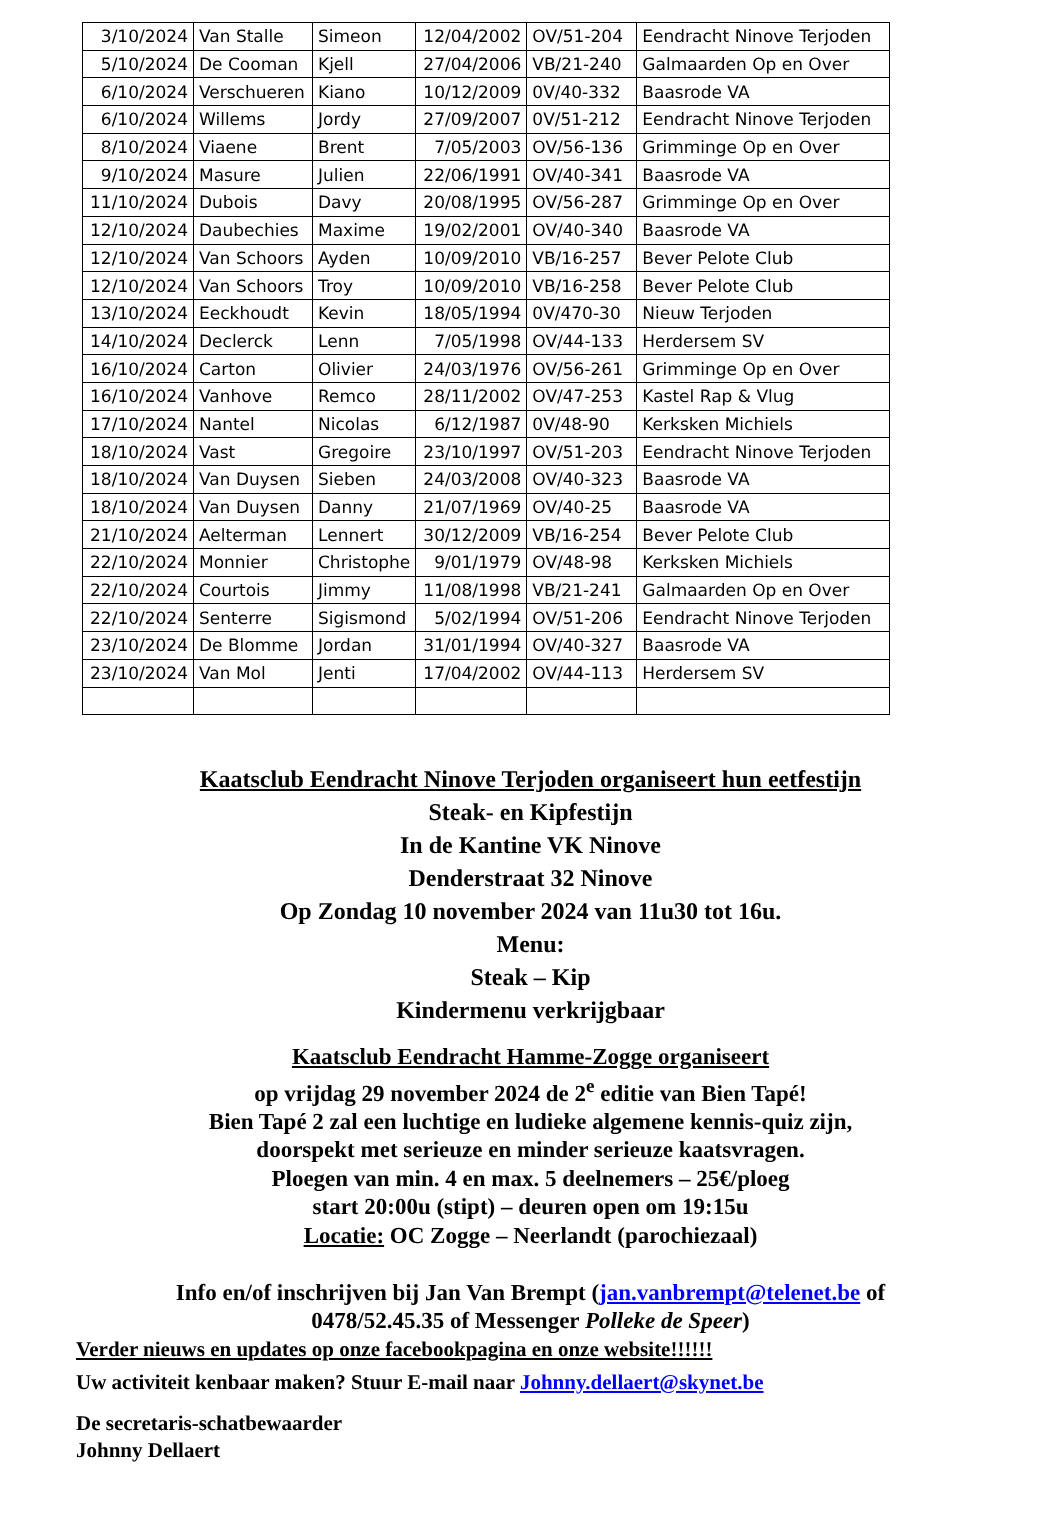| 3/10/2024 | Van Stalle | Simeon | 12/04/2002 | OV/51-204 | Eendracht Ninove Terjoden |
| 5/10/2024 | De Cooman | Kjell | 27/04/2006 | VB/21-240 | Galmaarden Op en Over |
| 6/10/2024 | Verschueren | Kiano | 10/12/2009 | 0V/40-332 | Baasrode VA |
| 6/10/2024 | Willems | Jordy | 27/09/2007 | 0V/51-212 | Eendracht Ninove Terjoden |
| 8/10/2024 | Viaene | Brent | 7/05/2003 | OV/56-136 | Grimminge Op en Over |
| 9/10/2024 | Masure | Julien | 22/06/1991 | OV/40-341 | Baasrode VA |
| 11/10/2024 | Dubois | Davy | 20/08/1995 | OV/56-287 | Grimminge Op en Over |
| 12/10/2024 | Daubechies | Maxime | 19/02/2001 | OV/40-340 | Baasrode VA |
| 12/10/2024 | Van Schoors | Ayden | 10/09/2010 | VB/16-257 | Bever Pelote Club |
| 12/10/2024 | Van Schoors | Troy | 10/09/2010 | VB/16-258 | Bever Pelote Club |
| 13/10/2024 | Eeckhoudt | Kevin | 18/05/1994 | 0V/470-30 | Nieuw Terjoden |
| 14/10/2024 | Declerck | Lenn | 7/05/1998 | OV/44-133 | Herdersem SV |
| 16/10/2024 | Carton | Olivier | 24/03/1976 | OV/56-261 | Grimminge Op en Over |
| 16/10/2024 | Vanhove | Remco | 28/11/2002 | OV/47-253 | Kastel Rap & Vlug |
| 17/10/2024 | Nantel | Nicolas | 6/12/1987 | 0V/48-90 | Kerksken Michiels |
| 18/10/2024 | Vast | Gregoire | 23/10/1997 | OV/51-203 | Eendracht Ninove Terjoden |
| 18/10/2024 | Van Duysen | Sieben | 24/03/2008 | OV/40-323 | Baasrode VA |
| 18/10/2024 | Van Duysen | Danny | 21/07/1969 | OV/40-25 | Baasrode VA |
| 21/10/2024 | Aelterman | Lennert | 30/12/2009 | VB/16-254 | Bever Pelote Club |
| 22/10/2024 | Monnier | Christophe | 9/01/1979 | OV/48-98 | Kerksken Michiels |
| 22/10/2024 | Courtois | Jimmy | 11/08/1998 | VB/21-241 | Galmaarden Op en Over |
| 22/10/2024 | Senterre | Sigismond | 5/02/1994 | OV/51-206 | Eendracht Ninove Terjoden |
| 23/10/2024 | De Blomme | Jordan | 31/01/1994 | OV/40-327 | Baasrode VA |
| 23/10/2024 | Van Mol | Jenti | 17/04/2002 | OV/44-113 | Herdersem SV |
Kaatsclub Eendracht Ninove Terjoden organiseert hun eetfestijn
Steak- en Kipfestijn
In de Kantine VK Ninove
Denderstraat 32 Ninove
Op Zondag 10 november 2024 van 11u30 tot 16u.
Menu:
Steak – Kip
Kindermenu verkrijgbaar
Kaatsclub Eendracht Hamme-Zogge organiseert
op vrijdag 29 november 2024 de 2<sup>e</sup> editie van Bien Tapé!
Bien Tapé 2 zal een luchtige en ludieke algemene kennis-quiz zijn,
doorspekt met serieuze en minder serieuze kaatsvragen.
Ploegen van min. 4 en max. 5 deelnemers – 25€/ploeg
start 20:00u (stipt) – deuren open om 19:15u
Locatie: OC Zogge – Neerlandt (parochiezaal)
Info en/of inschrijven bij Jan Van Brempt (jan.vanbrempt@telenet.be of
0478/52.45.35 of Messenger Polleke de Speer)
Verder nieuws en updates op onze facebookpagina en onze website!!!!!!
Uw activiteit kenbaar maken? Stuur E-mail naar Johnny.dellaert@skynet.be
De secretaris-schatbewaarder
Johnny Dellaert